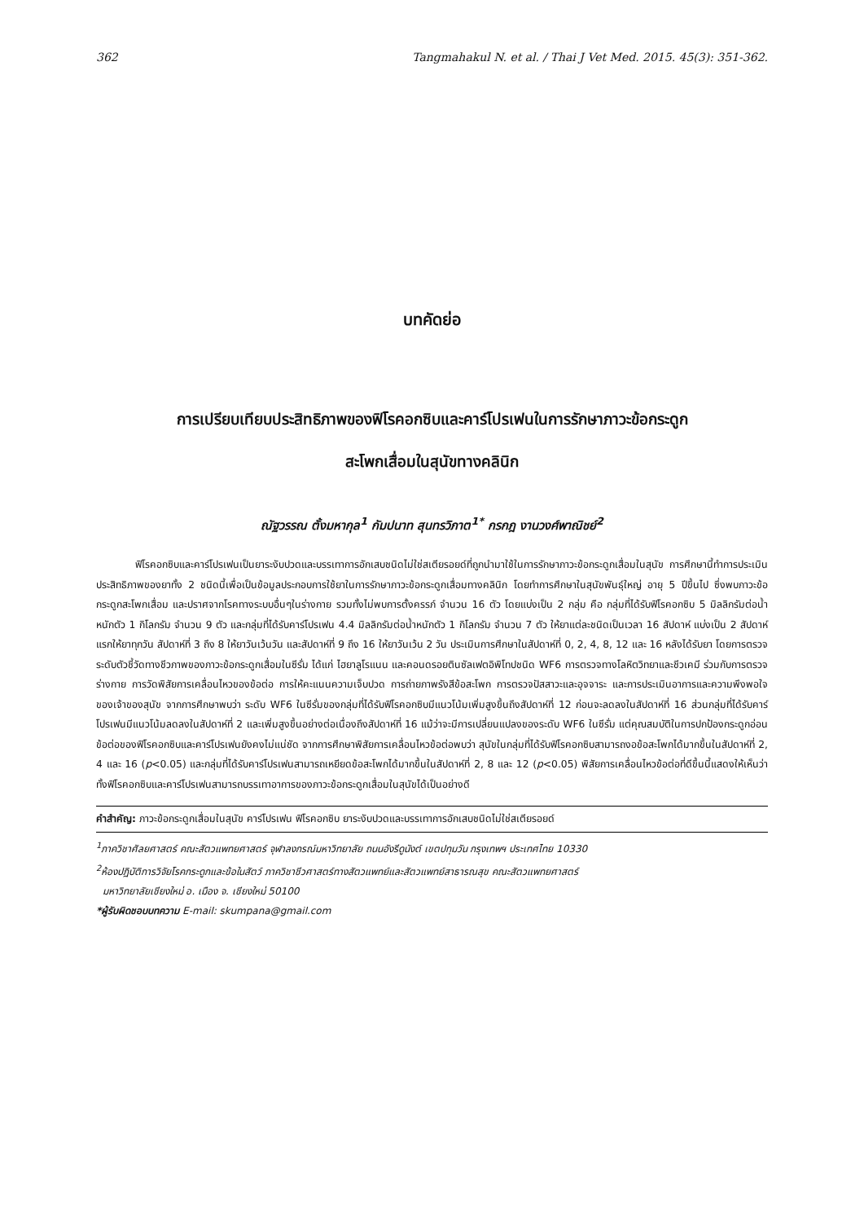362 Tangmahakul N. et al. / Thai J Vet Med. 2015. 45(3): 351-362.
บทคัดย่อ
การเปรียบเทียบประสิทธิภาพของฟิโรคอกซิบและคาร์โปรเฟนในการรักษาภาวะข้อกระดูก
สะโพกเสื่อมในสุนัขทางคลินิก
ณัฐวรรณ ตั้งมหากุล<sup>1</sup> กัมปนาท สุนทรวิภาต<sup>1*</sup> กรกฎ งานวงศ์พาณิชย์<sup>2</sup>
ฟิโรคอกซิบและคาร์โปรเฟนเป็นยาระงับปวดและบรรเทาการอักเสบชนิดไม่ใช่สเตียรอยด์ที่ถูกนำมาใช้ในการรักษาภาวะข้อกระดูกเสื่อมในสุนัข การศึกษานี้ทำการประเมินประสิทธิภาพของยาทั้ง 2 ชนิดนี้เพื่อเป็นข้อมูลประกอบการใช้ยาในการรักษาภาวะข้อกระดูกเสื่อมทางคลินิก โดยทำการศึกษาในสุนัขพันธุ์ใหญ่ อายุ 5 ปีขึ้นไป ซึ่งพบภาวะข้อกระดูกสะโพกเสื่อม และปราศจากโรคทางระบบอื่นๆในร่างกาย รวมทั้งไม่พบการตั้งครรภ์ จำนวน 16 ตัว โดยแบ่งเป็น 2 กลุ่ม คือ กลุ่มที่ได้รับฟิโรคอกซิบ 5 มิลลิกรัมต่อน้ำหนักตัว 1 กิโลกรัม จำนวน 9 ตัว และกลุ่มที่ได้รับคาร์โปรเฟน 4.4 มิลลิกรัมต่อน้ำหนักตัว 1 กิโลกรัม จำนวน 7 ตัว ให้ยาแต่ละชนิดเป็นเวลา 16 สัปดาห์ แบ่งเป็น 2 สัปดาห์แรกให้ยาทุกวัน สัปดาห์ที่ 3 ถึง 8 ให้ยาวันเว้นวัน และสัปดาห์ที่ 9 ถึง 16 ให้ยาวันเว้น 2 วัน ประเมินการศึกษาในสัปดาห์ที่ 0, 2, 4, 8, 12 และ 16 หลังได้รับยา โดยการตรวจระดับตัวชี้วัดทางชีวภาพของภาวะข้อกระดูกเสื่อมในซีรั่ม ได้แก่ ไฮยาลูโรแนน และคอนดรอยตินซัลเฟตอิพิโทปชนิด WF6 การตรวจทางโลหิตวิทยาและชีวเคมี ร่วมกับการตรวจร่างกาย การวัดพิสัยการเคลื่อนไหวของข้อต่อ การให้คะแนนความเจ็บปวด การถ่ายภาพรังสีข้อสะโพก การตรวจปัสสาวะและอุจจาระ และการประเมินอาการและความพึงพอใจของเจ้าของสุนัข จากการศึกษาพบว่า ระดับ WF6 ในซีรั่มของกลุ่มที่ได้รับฟิโรคอกซิบมีแนวโน้มเพิ่มสูงขึ้นถึงสัปดาห์ที่ 12 ก่อนจะลดลงในสัปดาห์ที่ 16 ส่วนกลุ่มที่ได้รับคาร์โปรเฟนมีแนวโน้มลดลงในสัปดาห์ที่ 2 และเพิ่มสูงขึ้นอย่างต่อเนื่องถึงสัปดาห์ที่ 16 แม้ว่าจะมีการเปลี่ยนแปลงของระดับ WF6 ในซีรั่ม แต่คุณสมบัติในการปกป้องกระดูกอ่อนข้อต่อของฟิโรคอกซิบและคาร์โปรเฟนยังคงไม่แน่ชัด จากการศึกษาพิสัยการเคลื่อนไหวข้อต่อพบว่า สุนัขในกลุ่มที่ได้รับฟิโรคอกซิบสามารถงอข้อสะโพกได้มากขึ้นในสัปดาห์ที่ 2, 4 และ 16 (p<0.05) และกลุ่มที่ได้รับคาร์โปรเฟนสามารถเหยียดข้อสะโพกได้มากขึ้นในสัปดาห์ที่ 2, 8 และ 12 (p<0.05) พิสัยการเคลื่อนไหวข้อต่อที่ดีขึ้นนี้แสดงให้เห็นว่าทั้งฟิโรคอกซิบและคาร์โปรเฟนสามารถบรรเทาอาการของภาวะข้อกระดูกเสื่อมในสุนัขได้เป็นอย่างดี
คำสำคัญ: ภาวะข้อกระดูกเสื่อมในสุนัข คาร์โปรเฟน ฟิโรคอกซิบ ยาระงับปวดและบรรเทาการอักเสบชนิดไม่ใช่สเตียรอยด์
<sup>1</sup> ภาควิชาศัลยศาสตร์ คณะสัตวแพทยศาสตร์ จุฬาลงกรณ์มหาวิทยาลัย ถนนอังรีดูนังต์ เขตปทุมวัน กรุงเทพฯ ประเทศไทย 10330
<sup>2</sup> ห้องปฏิบัติการวิจัยโรคกระดูกและข้อในสัตว์ ภาควิชาชีวศาสตร์ทางสัตวแพทย์และสัตวแพทย์สาธารณสุข คณะสัตวแพทยศาสตร์
มหาวิทยาลัยเชียงใหม่ อ. เมือง จ. เชียงใหม่ 50100
*ผู้รับผิดชอบบทความ E-mail: skumpana@gmail.com